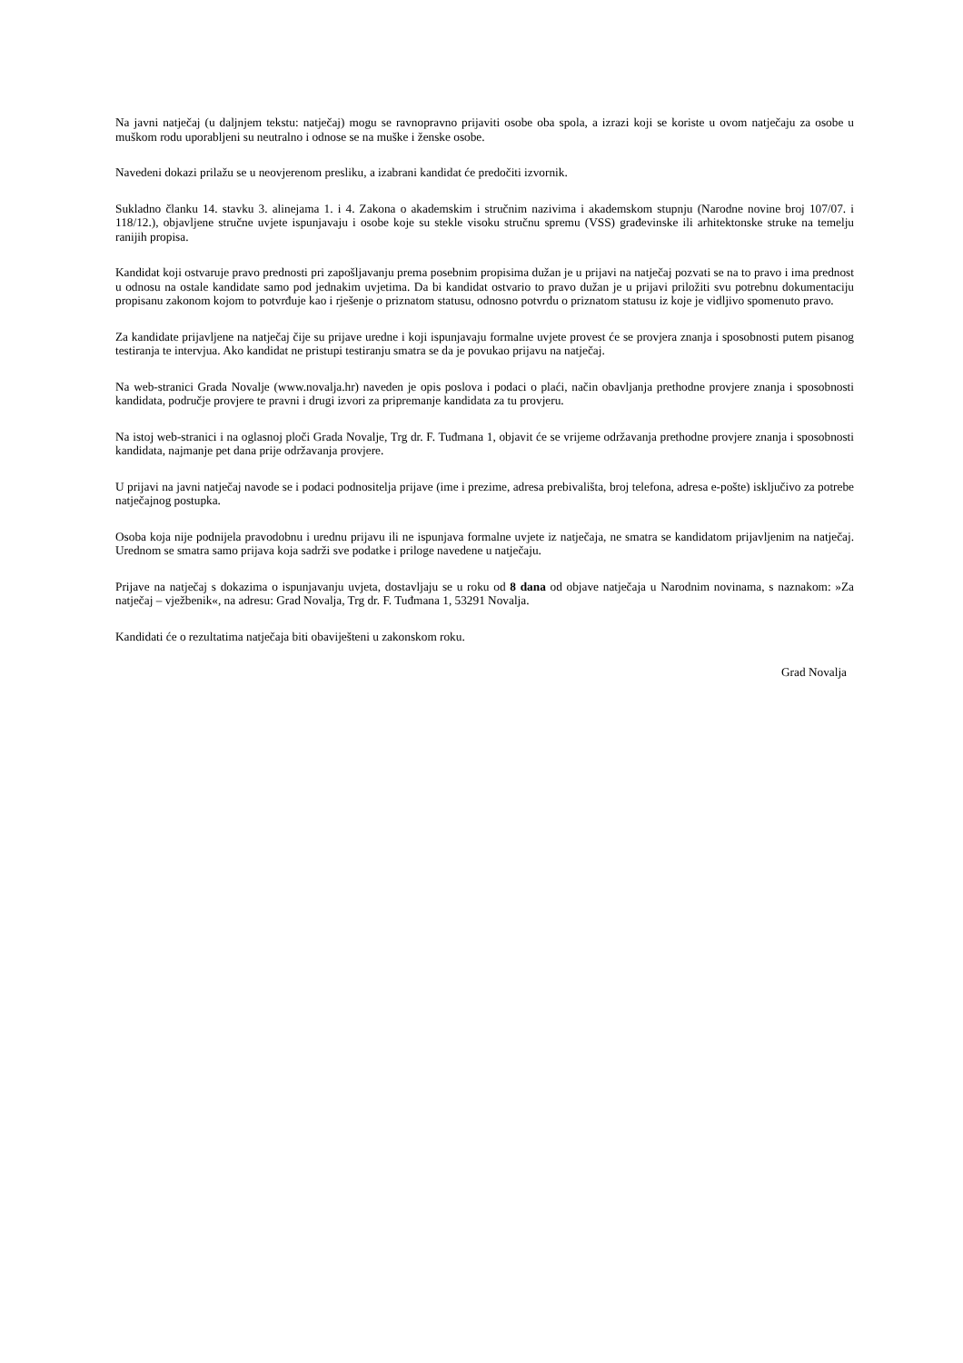Na javni natječaj (u daljnjem tekstu: natječaj) mogu se ravnopravno prijaviti osobe oba spola, a izrazi koji se koriste u ovom natječaju za osobe u muškom rodu uporabljeni su neutralno i odnose se na muške i ženske osobe.
Navedeni dokazi prilažu se u neovjerenom presliku, a izabrani kandidat će predočiti izvornik.
Sukladno članku 14. stavku 3. alinejama 1. i 4. Zakona o akademskim i stručnim nazivima i akademskom stupnju (Narodne novine broj 107/07. i 118/12.), objavljene stručne uvjete ispunjavaju i osobe koje su stekle visoku stručnu spremu (VSS) građevinske ili arhitektonske struke na temelju ranijih propisa.
Kandidat koji ostvaruje pravo prednosti pri zapošljavanju prema posebnim propisima dužan je u prijavi na natječaj pozvati se na to pravo i ima prednost u odnosu na ostale kandidate samo pod jednakim uvjetima. Da bi kandidat ostvario to pravo dužan je u prijavi priložiti svu potrebnu dokumentaciju propisanu zakonom kojom to potvrđuje kao i rješenje o priznatom statusu, odnosno potvrdu o priznatom statusu iz koje je vidljivo spomenuto pravo.
Za kandidate prijavljene na natječaj čije su prijave uredne i koji ispunjavaju formalne uvjete provest će se provjera znanja i sposobnosti putem pisanog testiranja te intervjua. Ako kandidat ne pristupi testiranju smatra se da je povukao prijavu na natječaj.
Na web-stranici Grada Novalje (www.novalja.hr) naveden je opis poslova i podaci o plaći, način obavljanja prethodne provjere znanja i sposobnosti kandidata, područje provjere te pravni i drugi izvori za pripremanje kandidata za tu provjeru.
Na istoj web-stranici i na oglasnoj ploči Grada Novalje, Trg dr. F. Tuđmana 1, objavit će se vrijeme održavanja prethodne provjere znanja i sposobnosti kandidata, najmanje pet dana prije održavanja provjere.
U prijavi na javni natječaj navode se i podaci podnositelja prijave (ime i prezime, adresa prebivališta, broj telefona, adresa e-pošte) isključivo za potrebe natječajnog postupka.
Osoba koja nije podnijela pravodobnu i urednu prijavu ili ne ispunjava formalne uvjete iz natječaja, ne smatra se kandidatom prijavljenim na natječaj. Urednom se smatra samo prijava koja sadrži sve podatke i priloge navedene u natječaju.
Prijave na natječaj s dokazima o ispunjavanju uvjeta, dostavljaju se u roku od 8 dana od objave natječaja u Narodnim novinama, s naznakom: »Za natječaj – vježbenik«, na adresu: Grad Novalja, Trg dr. F. Tuđmana 1, 53291 Novalja.
Kandidati će o rezultatima natječaja biti obaviješteni u zakonskom roku.
Grad Novalja